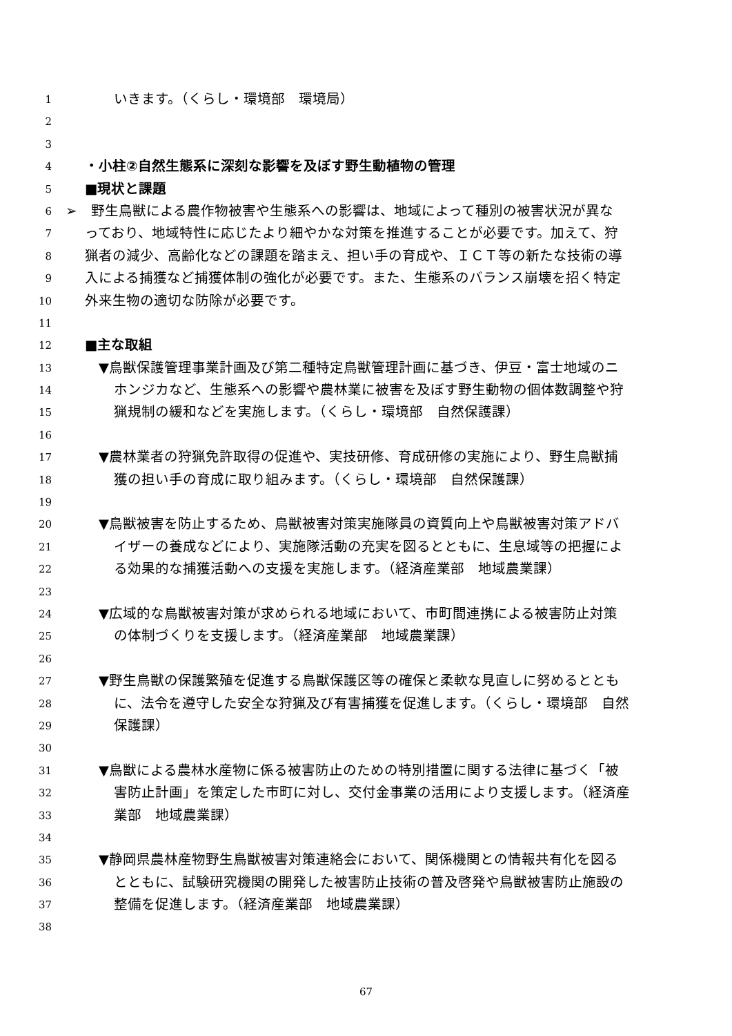1 いきます。（くらし・環境部　環境局）
2
3
4 ・小柱②自然生態系に深刻な影響を及ぼす野生動植物の管理
5 ■現状と課題
6 ➢　野生鳥獣による農作物被害や生態系への影響は、地域によって種別の被害状況が異な
7 っており、地域特性に応じたより細やかな対策を推進することが必要です。加えて、狩
8 猟者の減少、高齢化などの課題を踏まえ、担い手の育成や、ＩＣＴ等の新たな技術の導
9 入による捕獲など捕獲体制の強化が必要です。また、生態系のバランス崩壊を招く特定
10 外来生物の適切な防除が必要です。
11
12 ■主な取組
13 ▼鳥獣保護管理事業計画及び第二種特定鳥獣管理計画に基づき、伊豆・富士地域のニ
14 ホンジカなど、生態系への影響や農林業に被害を及ぼす野生動物の個体数調整や狩
15 猟規制の緩和などを実施します。（くらし・環境部　自然保護課）
16
17 ▼農林業者の狩猟免許取得の促進や、実技研修、育成研修の実施により、野生鳥獣捕
18 獲の担い手の育成に取り組みます。（くらし・環境部　自然保護課）
19
20 ▼鳥獣被害を防止するため、鳥獣被害対策実施隊員の資質向上や鳥獣被害対策アドバ
21 イザーの養成などにより、実施隊活動の充実を図るとともに、生息域等の把握によ
22 る効果的な捕獲活動への支援を実施します。（経済産業部　地域農業課）
23
24 ▼広域的な鳥獣被害対策が求められる地域において、市町間連携による被害防止対策
25 の体制づくりを支援します。（経済産業部　地域農業課）
26
27 ▼野生鳥獣の保護繁殖を促進する鳥獣保護区等の確保と柔軟な見直しに努めるととも
28 に、法令を遵守した安全な狩猟及び有害捕獲を促進します。（くらし・環境部　自然
29 保護課）
30
31 ▼鳥獣による農林水産物に係る被害防止のための特別措置に関する法律に基づく「被
32 害防止計画」を策定した市町に対し、交付金事業の活用により支援します。（経済産
33 業部　地域農業課）
34
35 ▼静岡県農林産物野生鳥獣被害対策連絡会において、関係機関との情報共有化を図る
36 とともに、試験研究機関の開発した被害防止技術の普及啓発や鳥獣被害防止施設の
37 整備を促進します。（経済産業部　地域農業課）
38
67